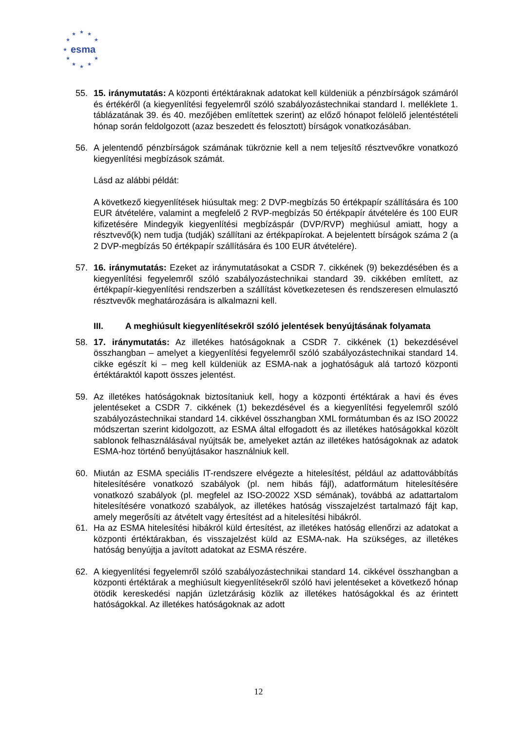★
★
★
★
★
★
★
★
★
★
★
esma
55. 15. iránymutatás: A központi értéktáraknak adatokat kell küldeniük a pénzbírságok számáról és értékéről (a kiegyenlítési fegyelemről szóló szabályozástechnikai standard I. melléklete 1. táblázatának 39. és 40. mezőjében említettek szerint) az előző hónapot felölelő jelentéstételi hónap során feldolgozott (azaz beszedett és felosztott) bírságok vonatkozásában.
56. A jelentendő pénzbírságok számának tükröznie kell a nem teljesítő résztvevőkre vonatkozó kiegyenlítési megbízások számát.
Lásd az alábbi példát:
A következő kiegyenlítések hiúsultak meg: 2 DVP-megbízás 50 értékpapír szállítására és 100 EUR átvételére, valamint a megfelelő 2 RVP-megbízás 50 értékpapír átvételére és 100 EUR kifizetésére Mindegyik kiegyenlítési megbízáspár (DVP/RVP) meghiúsul amiatt, hogy a résztvevő(k) nem tudja (tudják) szállítani az értékpapírokat. A bejelentett bírságok száma 2 (a 2 DVP-megbízás 50 értékpapír szállítására és 100 EUR átvételére).
57. 16. iránymutatás: Ezeket az iránymutatásokat a CSDR 7. cikkének (9) bekezdésében és a kiegyenlítési fegyelemről szóló szabályozástechnikai standard 39. cikkében említett, az értékpapír-kiegyenlítési rendszerben a szállítást következetesen és rendszeresen elmulasztó résztvevők meghatározására is alkalmazni kell.
III. A meghiúsult kiegyenlítésekről szóló jelentések benyújtásának folyamata
58. 17. iránymutatás: Az illetékes hatóságoknak a CSDR 7. cikkének (1) bekezdésével összhangban – amelyet a kiegyenlítési fegyelemről szóló szabályozástechnikai standard 14. cikke egészít ki – meg kell küldeniük az ESMA-nak a joghatóságuk alá tartozó központi értéktáraktól kapott összes jelentést.
59. Az illetékes hatóságoknak biztosítaniuk kell, hogy a központi értéktárak a havi és éves jelentéseket a CSDR 7. cikkének (1) bekezdésével és a kiegyenlítési fegyelemről szóló szabályozástechnikai standard 14. cikkével összhangban XML formátumban és az ISO 20022 módszertan szerint kidolgozott, az ESMA által elfogadott és az illetékes hatóságokkal közölt sablonok felhasználásával nyújtsák be, amelyeket aztán az illetékes hatóságoknak az adatok ESMA-hoz történő benyújtásakor használniuk kell.
60. Miután az ESMA speciális IT-rendszere elvégezte a hitelesítést, például az adattovábbítás hitelesítésére vonatkozó szabályok (pl. nem hibás fájl), adatformátum hitelesítésére vonatkozó szabályok (pl. megfelel az ISO-20022 XSD sémának), továbbá az adattartalom hitelesítésére vonatkozó szabályok, az illetékes hatóság visszajelzést tartalmazó fájt kap, amely megerősíti az átvételt vagy értesítést ad a hitelesítési hibákról.
61. Ha az ESMA hitelesítési hibákról küld értesítést, az illetékes hatóság ellenőrzi az adatokat a központi értéktárakban, és visszajelzést küld az ESMA-nak. Ha szükséges, az illetékes hatóság benyújtja a javított adatokat az ESMA részére.
62. A kiegyenlítési fegyelemről szóló szabályozástechnikai standard 14. cikkével összhangban a központi értéktárak a meghiúsult kiegyenlítésekről szóló havi jelentéseket a következő hónap ötödik kereskedési napján üzletzárásig közlik az illetékes hatóságokkal és az érintett hatóságokkal. Az illetékes hatóságoknak az adott
12